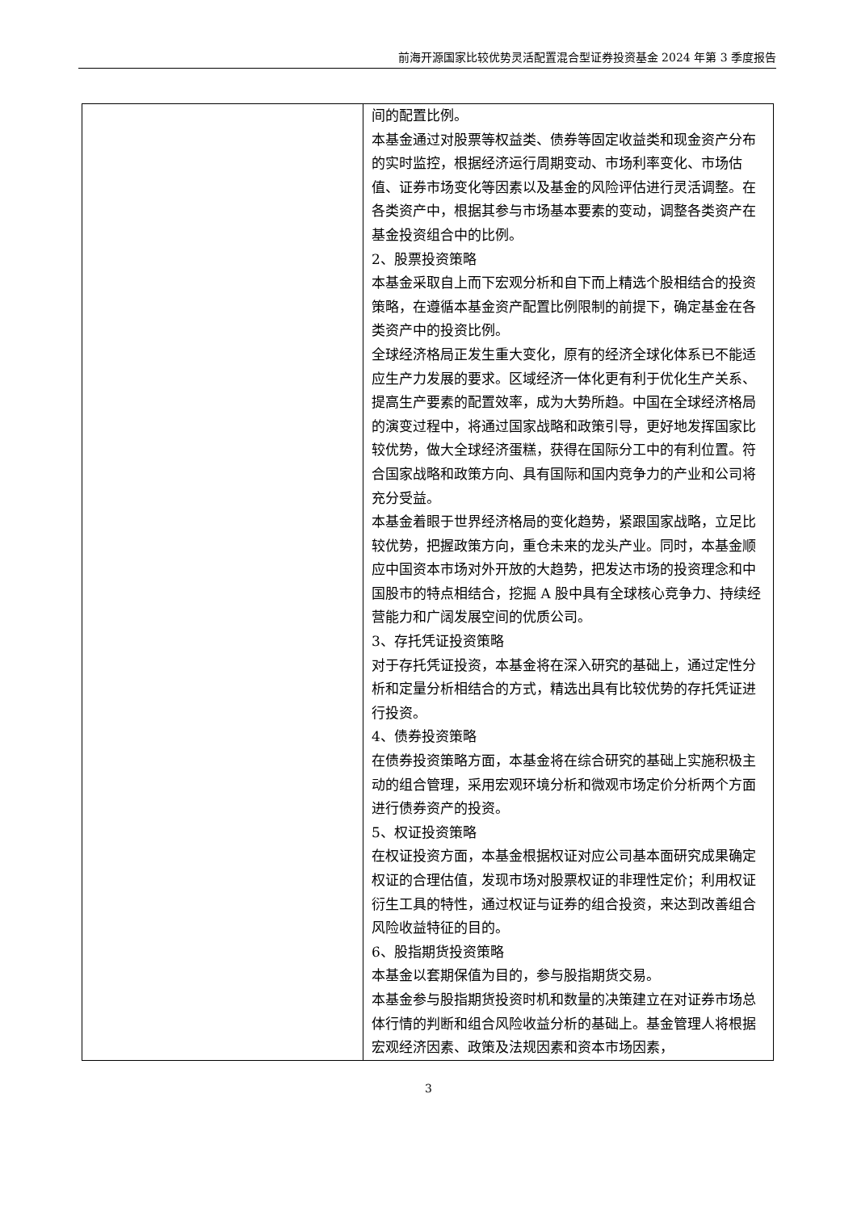前海开源国家比较优势灵活配置混合型证券投资基金 2024 年第 3 季度报告
| | 间的配置比例。 本基金通过对股票等权益类、债券等固定收益类和现金资产分布的实时监控，根据经济运行周期变动、市场利率变化、市场估值、证券市场变化等因素以及基金的风险评估进行灵活调整。在各类资产中，根据其参与市场基本要素的变动，调整各类资产在基金投资组合中的比例。 2、股票投资策略 本基金采取自上而下宏观分析和自下而上精选个股相结合的投资策略，在遵循本基金资产配置比例限制的前提下，确定基金在各类资产中的投资比例。 全球经济格局正发生重大变化，原有的经济全球化体系已不能适应生产力发展的要求。区域经济一体化更有利于优化生产关系、提高生产要素的配置效率，成为大势所趋。中国在全球经济格局的演变过程中，将通过国家战略和政策引导，更好地发挥国家比较优势，做大全球经济蛋糕，获得在国际分工中的有利位置。符合国家战略和政策方向、具有国际和国内竞争力的产业和公司将充分受益。 本基金着眼于世界经济格局的变化趋势，紧跟国家战略，立足比较优势，把握政策方向，重仓未来的龙头产业。同时，本基金顺应中国资本市场对外开放的大趋势，把发达市场的投资理念和中国股市的特点相结合，挖掘 A 股中具有全球核心竞争力、持续经营能力和广阔发展空间的优质公司。 3、存托凭证投资策略 对于存托凭证投资，本基金将在深入研究的基础上，通过定性分析和定量分析相结合的方式，精选出具有比较优势的存托凭证进行投资。 4、债券投资策略 在债券投资策略方面，本基金将在综合研究的基础上实施积极主动的组合管理，采用宏观环境分析和微观市场定价分析两个方面进行债券资产的投资。 5、权证投资策略 在权证投资方面，本基金根据权证对应公司基本面研究成果确定权证的合理估值，发现市场对股票权证的非理性定价；利用权证衍生工具的特性，通过权证与证券的组合投资，来达到改善组合风险收益特征的目的。 6、股指期货投资策略 本基金以套期保值为目的，参与股指期货交易。 本基金参与股指期货投资时机和数量的决策建立在对证券市场总体行情的判断和组合风险收益分析的基础上。基金管理人将根据宏观经济因素、政策及法规因素和资本市场因素， |
3